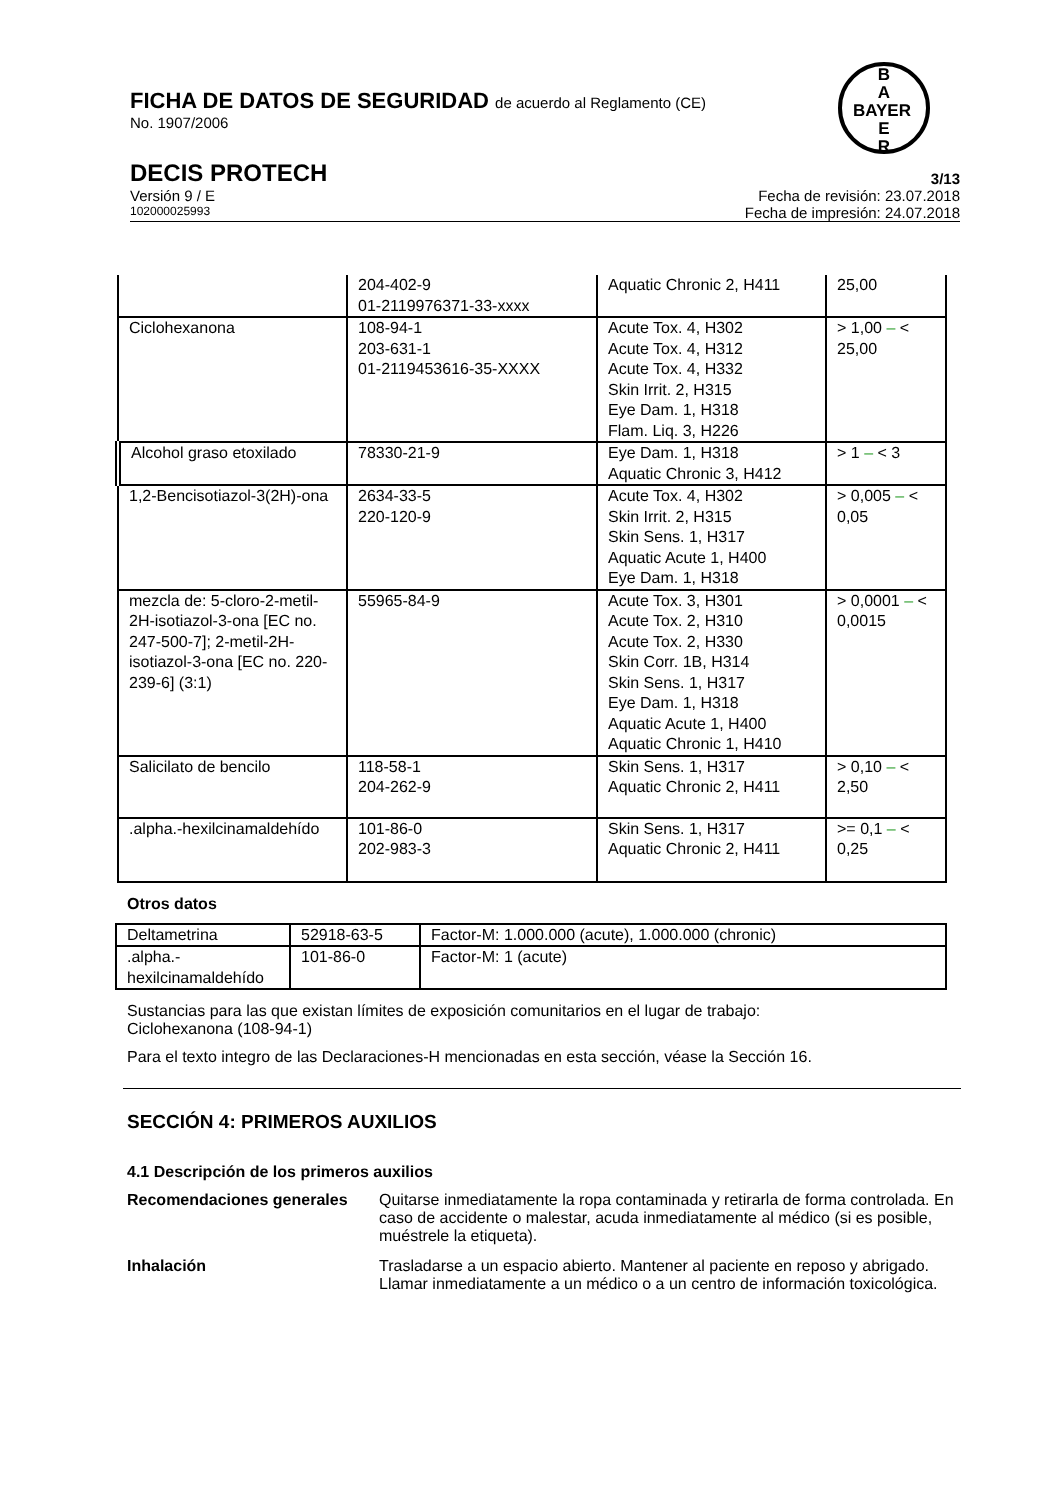B
A
BAYER
E
R
FICHA DE DATOS DE SEGURIDAD de acuerdo al Reglamento (CE)
No. 1907/2006
DECIS PROTECH 3/13
Versión 9 / E Fecha de revisión: 23.07.2018
102000025993 Fecha de impresión: 24.07.2018
| | 204-402-9 01-2119976371-33-xxxx | Aquatic Chronic 2, H411 | 25,00 |
| Ciclohexanona | 108-94-1 203-631-1 01-2119453616-35-XXXX | Acute Tox. 4, H302 Acute Tox. 4, H312 Acute Tox. 4, H332 Skin Irrit. 2, H315 Eye Dam. 1, H318 Flam. Liq. 3, H226 | > 1,00 – < 25,00 |
| Alcohol graso etoxilado | 78330-21-9 | Eye Dam. 1, H318 Aquatic Chronic 3, H412 | > 1 – < 3 |
| 1,2-Bencisotiazol-3(2H)-ona | 2634-33-5 220-120-9 | Acute Tox. 4, H302 Skin Irrit. 2, H315 Skin Sens. 1, H317 Aquatic Acute 1, H400 Eye Dam. 1, H318 | > 0,005 – < 0,05 |
| mezcla de: 5-cloro-2-metil-2H-isotiazol-3-ona [EC no. 247-500-7]; 2-metil-2H-isotiazol-3-ona [EC no. 220-239-6] (3:1) | 55965-84-9 | Acute Tox. 3, H301 Acute Tox. 2, H310 Acute Tox. 2, H330 Skin Corr. 1B, H314 Skin Sens. 1, H317 Eye Dam. 1, H318 Aquatic Acute 1, H400 Aquatic Chronic 1, H410 | > 0,0001 – < 0,0015 |
| Salicilato de bencilo | 118-58-1 204-262-9 | Skin Sens. 1, H317 Aquatic Chronic 2, H411 | > 0,10 – < 2,50 |
| .alpha.-hexilcinamaldehído | 101-86-0 202-983-3 | Skin Sens. 1, H317 Aquatic Chronic 2, H411 | >= 0,1 – < 0,25 |
Otros datos
| Deltametrina | 52918-63-5 | Factor-M: 1.000.000 (acute), 1.000.000 (chronic) |
| .alpha.- hexilcinamaldehído | 101-86-0 | Factor-M: 1 (acute) |
Sustancias para las que existan límites de exposición comunitarios en el lugar de trabajo:
Ciclohexanona (108-94-1)
Para el texto integro de las Declaraciones-H mencionadas en esta sección, véase la Sección 16.
SECCIÓN 4: PRIMEROS AUXILIOS
4.1 Descripción de los primeros auxilios
Recomendaciones generales Quitarse inmediatamente la ropa contaminada y retirarla de forma controlada. En caso de accidente o malestar, acuda inmediatamente al médico (si es posible, muéstrele la etiqueta).
Inhalación Trasladarse a un espacio abierto. Mantener al paciente en reposo y abrigado. Llamar inmediatamente a un médico o a un centro de información toxicológica.